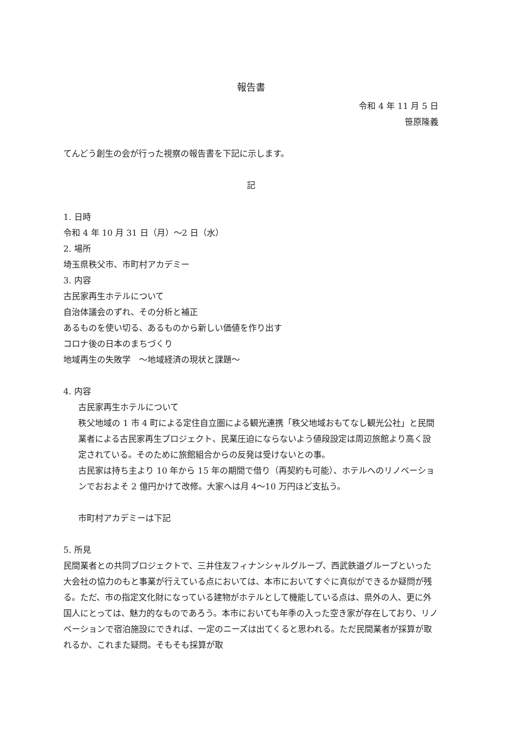報告書
令和 4 年 11 月 5 日
笹原隆義
てんどう創生の会が行った視察の報告書を下記に示します。
記
1. 日時
令和 4 年 10 月 31 日（月）～2 日（水）
2. 場所
埼玉県秩父市、市町村アカデミー
3. 内容
古民家再生ホテルについて
自治体議会のずれ、その分析と補正
あるものを使い切る、あるものから新しい価値を作り出す
コロナ後の日本のまちづくり
地域再生の失敗学　～地域経済の現状と課題～
4. 内容
古民家再生ホテルについて
秩父地域の 1 市 4 町による定住自立圏による観光連携「秩父地域おもてなし観光公社」と民間業者による古民家再生プロジェクト、民業圧迫にならないよう値段設定は周辺旅館より高く設定されている。そのために旅館組合からの反発は受けないとの事。
古民家は持ち主より 10 年から 15 年の期間で借り（再契約も可能）、ホテルへのリノベーションでおおよそ 2 億円かけて改修。大家へは月 4～10 万円ほど支払う。
市町村アカデミーは下記
5. 所見
民間業者との共同プロジェクトで、三井住友フィナンシャルグループ、西武鉄道グループといった大会社の協力のもと事業が行えている点においては、本市においてすぐに真似ができるか疑問が残る。ただ、市の指定文化財になっている建物がホテルとして機能している点は、県外の人、更に外国人にとっては、魅力的なものであろう。本市においても年季の入った空き家が存在しており、リノベーションで宿泊施設にできれば、一定のニーズは出てくると思われる。ただ民間業者が採算が取れるか、これまた疑問。そもそも採算が取